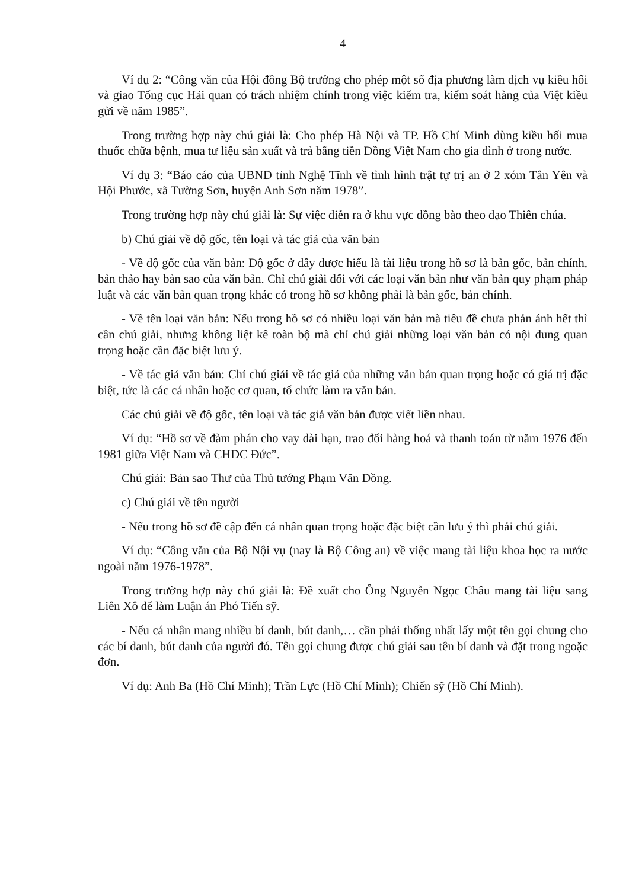4
Ví dụ 2: “Công văn của Hội đồng Bộ trưởng cho phép một số địa phương làm dịch vụ kiều hối và giao Tổng cục Hải quan có trách nhiệm chính trong việc kiểm tra, kiểm soát hàng của Việt kiều gửi về năm 1985”.
Trong trường hợp này chú giải là: Cho phép Hà Nội và TP. Hồ Chí Minh dùng kiều hối mua thuốc chữa bệnh, mua tư liệu sản xuất và trả bằng tiền Đồng Việt Nam cho gia đình ở trong nước.
Ví dụ 3: “Báo cáo của UBND tỉnh Nghệ Tĩnh về tình hình trật tự trị an ở 2 xóm Tân Yên và Hội Phước, xã Tường Sơn, huyện Anh Sơn năm 1978”.
Trong trường hợp này chú giải là: Sự việc diễn ra ở khu vực đồng bào theo đạo Thiên chúa.
b) Chú giải về độ gốc, tên loại và tác giả của văn bản
- Về độ gốc của văn bản: Độ gốc ở đây được hiểu là tài liệu trong hồ sơ là bản gốc, bản chính, bản thảo hay bản sao của văn bản. Chỉ chú giải đối với các loại văn bản như văn bản quy phạm pháp luật và các văn bản quan trọng khác có trong hồ sơ không phải là bản gốc, bản chính.
- Về tên loại văn bản: Nếu trong hồ sơ có nhiều loại văn bản mà tiêu đề chưa phản ánh hết thì cần chú giải, nhưng không liệt kê toàn bộ mà chỉ chú giải những loại văn bản có nội dung quan trọng hoặc cần đặc biệt lưu ý.
- Về tác giả văn bản: Chỉ chú giải về tác giả của những văn bản quan trọng hoặc có giá trị đặc biệt, tức là các cá nhân hoặc cơ quan, tổ chức làm ra văn bản.
Các chú giải về độ gốc, tên loại và tác giả văn bản được viết liền nhau.
Ví dụ: “Hồ sơ về đàm phán cho vay dài hạn, trao đổi hàng hoá và thanh toán từ năm 1976 đến 1981 giữa Việt Nam và CHDC Đức”.
Chú giải: Bản sao Thư của Thủ tướng Phạm Văn Đồng.
c) Chú giải về tên người
- Nếu trong hồ sơ đề cập đến cá nhân quan trọng hoặc đặc biệt cần lưu ý thì phải chú giải.
Ví dụ: “Công văn của Bộ Nội vụ (nay là Bộ Công an) về việc mang tài liệu khoa học ra nước ngoài năm 1976-1978”.
Trong trường hợp này chú giải là: Đề xuất cho Ông Nguyễn Ngọc Châu mang tài liệu sang Liên Xô để làm Luận án Phó Tiến sỹ.
- Nếu cá nhân mang nhiều bí danh, bút danh,… cần phải thống nhất lấy một tên gọi chung cho các bí danh, bút danh của người đó. Tên gọi chung được chú giải sau tên bí danh và đặt trong ngoặc đơn.
Ví dụ: Anh Ba (Hồ Chí Minh); Trần Lực (Hồ Chí Minh); Chiến sỹ (Hồ Chí Minh).